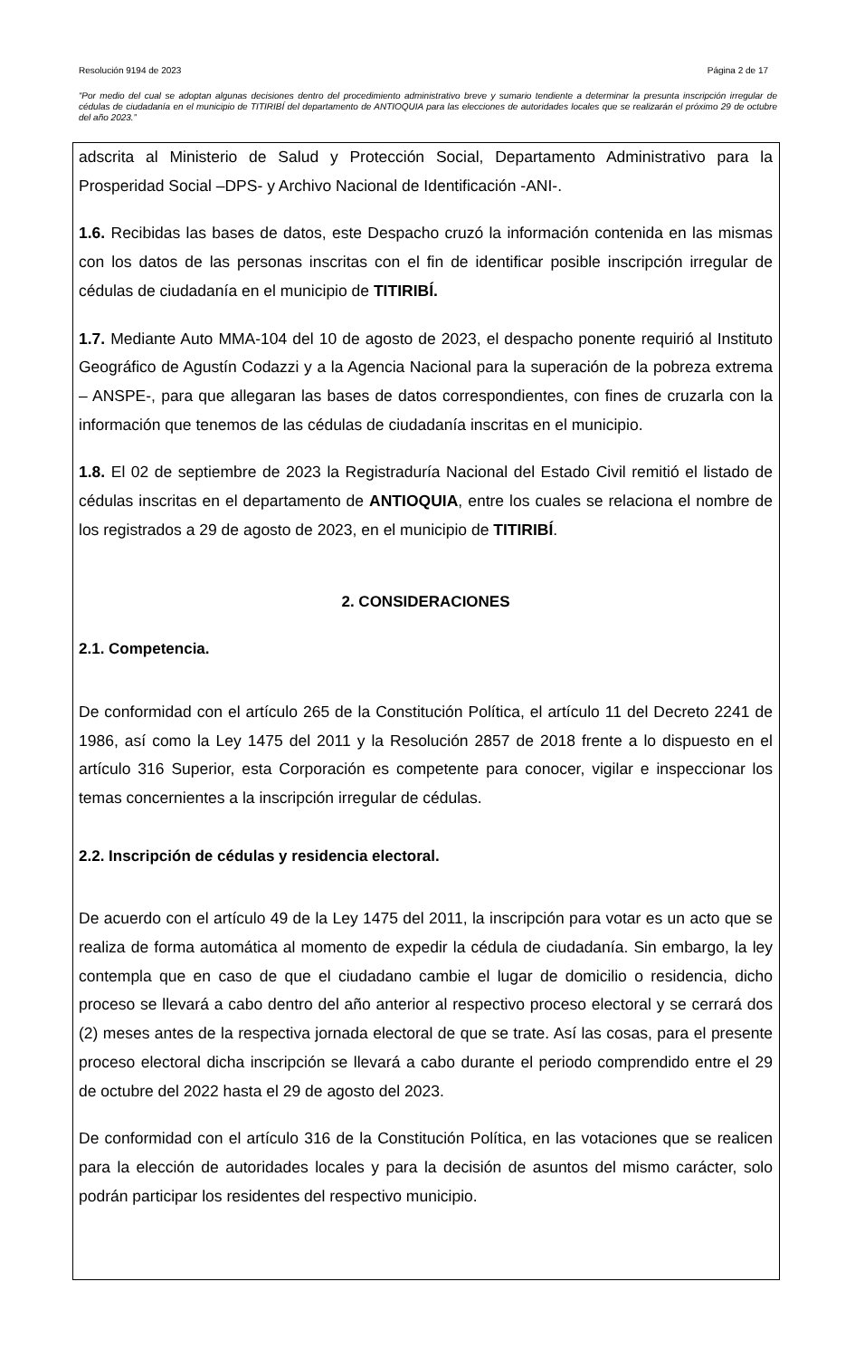Resolución 9194 de 2023 Página 2 de 17
“Por medio del cual se adoptan algunas decisiones dentro del procedimiento administrativo breve y sumario tendiente a determinar la presunta inscripción irregular de cédulas de ciudadanía en el municipio de TITIRIBÍ del departamento de ANTIOQUIA para las elecciones de autoridades locales que se realizarán el próximo 29 de octubre del año 2023.”
adscrita al Ministerio de Salud y Protección Social, Departamento Administrativo para la Prosperidad Social –DPS- y Archivo Nacional de Identificación -ANI-.
1.6. Recibidas las bases de datos, este Despacho cruzó la información contenida en las mismas con los datos de las personas inscritas con el fin de identificar posible inscripción irregular de cédulas de ciudadanía en el municipio de TITIRIBÍ.
1.7. Mediante Auto MMA-104 del 10 de agosto de 2023, el despacho ponente requirió al Instituto Geográfico de Agustín Codazzi y a la Agencia Nacional para la superación de la pobreza extrema – ANSPE-, para que allegaran las bases de datos correspondientes, con fines de cruzarla con la información que tenemos de las cédulas de ciudadanía inscritas en el municipio.
1.8. El 02 de septiembre de 2023 la Registraduría Nacional del Estado Civil remitió el listado de cédulas inscritas en el departamento de ANTIOQUIA, entre los cuales se relaciona el nombre de los registrados a 29 de agosto de 2023, en el municipio de TITIRIBÍ.
2. CONSIDERACIONES
2.1. Competencia.
De conformidad con el artículo 265 de la Constitución Política, el artículo 11 del Decreto 2241 de 1986, así como la Ley 1475 del 2011 y la Resolución 2857 de 2018 frente a lo dispuesto en el artículo 316 Superior, esta Corporación es competente para conocer, vigilar e inspeccionar los temas concernientes a la inscripción irregular de cédulas.
2.2. Inscripción de cédulas y residencia electoral.
De acuerdo con el artículo 49 de la Ley 1475 del 2011, la inscripción para votar es un acto que se realiza de forma automática al momento de expedir la cédula de ciudadanía. Sin embargo, la ley contempla que en caso de que el ciudadano cambie el lugar de domicilio o residencia, dicho proceso se llevará a cabo dentro del año anterior al respectivo proceso electoral y se cerrará dos (2) meses antes de la respectiva jornada electoral de que se trate. Así las cosas, para el presente proceso electoral dicha inscripción se llevará a cabo durante el periodo comprendido entre el 29 de octubre del 2022 hasta el 29 de agosto del 2023.
De conformidad con el artículo 316 de la Constitución Política, en las votaciones que se realicen para la elección de autoridades locales y para la decisión de asuntos del mismo carácter, solo podrán participar los residentes del respectivo municipio.